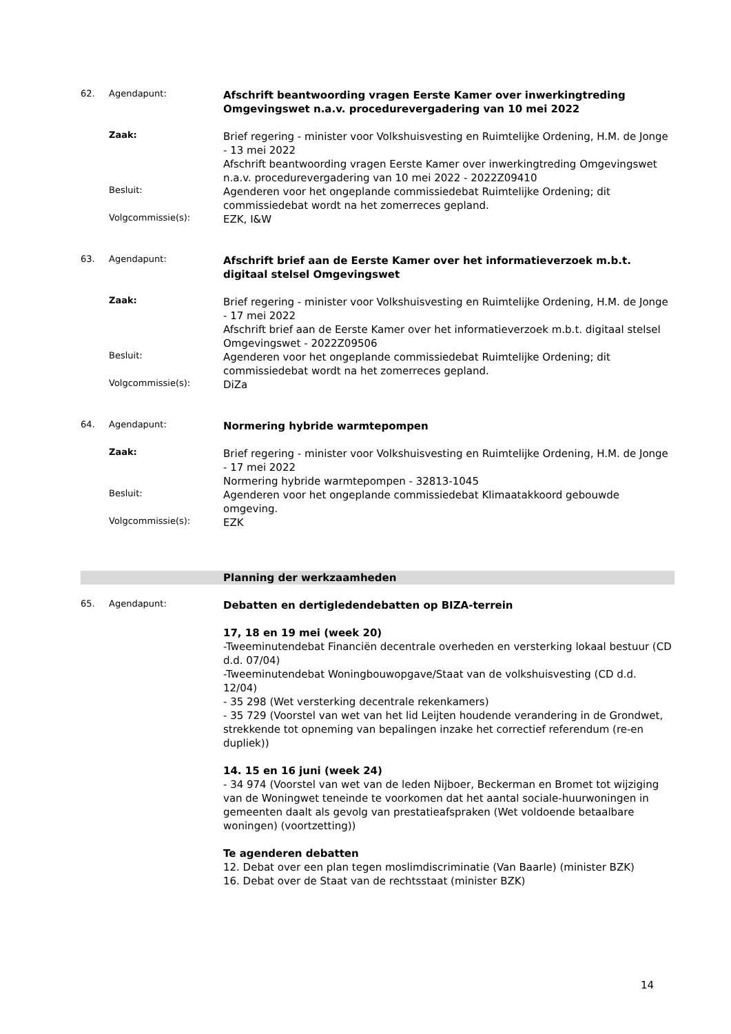62. Agendapunt:
Afschrift beantwoording vragen Eerste Kamer over inwerkingtreding Omgevingswet n.a.v. procedurevergadering van 10 mei 2022
Zaak:
Brief regering - minister voor Volkshuisvesting en Ruimtelijke Ordening, H.M. de Jonge - 13 mei 2022
Afschrift beantwoording vragen Eerste Kamer over inwerkingtreding Omgevingswet n.a.v. procedurevergadering van 10 mei 2022 - 2022Z09410
Besluit:
Agenderen voor het ongeplande commissiedebat Ruimtelijke Ordening; dit commissiedebat wordt na het zomerreces gepland.
Volgcommissie(s):
EZK, I&W
63. Agendapunt:
Afschrift brief aan de Eerste Kamer over het informatieverzoek m.b.t. digitaal stelsel Omgevingswet
Zaak:
Brief regering - minister voor Volkshuisvesting en Ruimtelijke Ordening, H.M. de Jonge - 17 mei 2022
Afschrift brief aan de Eerste Kamer over het informatieverzoek m.b.t. digitaal stelsel Omgevingswet - 2022Z09506
Besluit:
Agenderen voor het ongeplande commissiedebat Ruimtelijke Ordening; dit commissiedebat wordt na het zomerreces gepland.
Volgcommissie(s):
DiZa
64. Agendapunt:
Normering hybride warmtepompen
Zaak:
Brief regering - minister voor Volkshuisvesting en Ruimtelijke Ordening, H.M. de Jonge - 17 mei 2022
Normering hybride warmtepompen - 32813-1045
Besluit:
Agenderen voor het ongeplande commissiedebat Klimaatakkoord gebouwde omgeving.
Volgcommissie(s):
EZK
Planning der werkzaamheden
65. Agendapunt:
Debatten en dertigledendebatten op BIZA-terrein
17, 18 en 19 mei (week 20)
-Tweeminutendebat Financiën decentrale overheden en versterking lokaal bestuur (CD d.d. 07/04)
-Tweeminutendebat Woningbouwopgave/Staat van de volkshuisvesting (CD d.d. 12/04)
- 35 298 (Wet versterking decentrale rekenkamers)
- 35 729 (Voorstel van wet van het lid Leijten houdende verandering in de Grondwet, strekkende tot opneming van bepalingen inzake het correctief referendum (re-en dupliek))
14. 15 en 16 juni (week 24)
- 34 974 (Voorstel van wet van de leden Nijboer, Beckerman en Bromet tot wijziging van de Woningwet teneinde te voorkomen dat het aantal sociale-huurwoningen in gemeenten daalt als gevolg van prestatieafspraken (Wet voldoende betaalbare woningen) (voortzetting))
Te agenderen debatten
12. Debat over een plan tegen moslimdiscriminatie (Van Baarle) (minister BZK)
16. Debat over de Staat van de rechtsstaat (minister BZK)
14